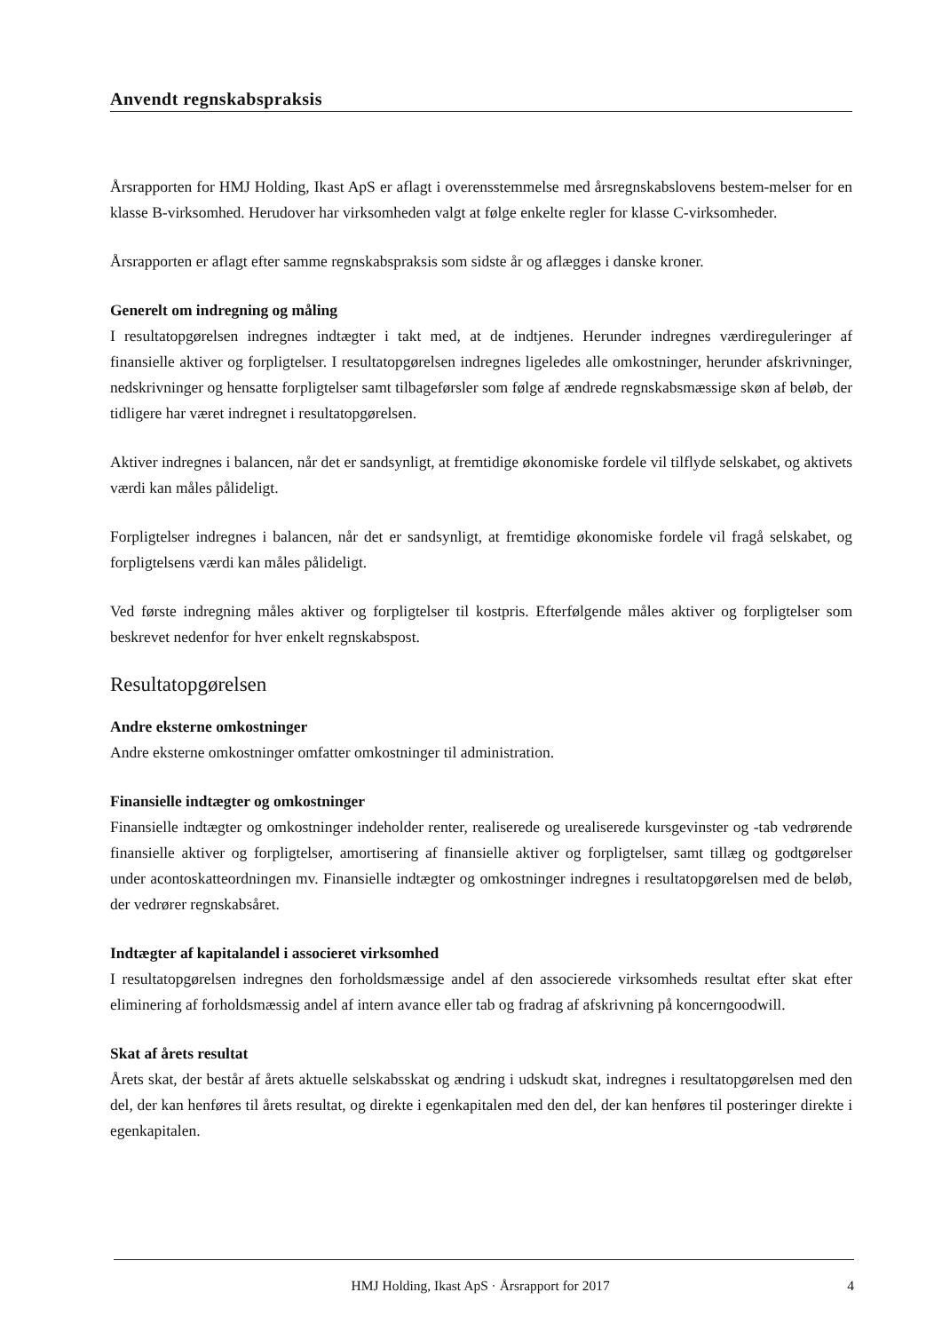Anvendt regnskabspraksis
Årsrapporten for HMJ Holding, Ikast ApS er aflagt i overensstemmelse med årsregnskabslovens bestem-melser for en klasse B-virksomhed. Herudover har virksomheden valgt at følge enkelte regler for klasse C-virksomheder.
Årsrapporten er aflagt efter samme regnskabspraksis som sidste år og aflægges i danske kroner.
Generelt om indregning og måling
I resultatopgørelsen indregnes indtægter i takt med, at de indtjenes. Herunder indregnes værdireguleringer af finansielle aktiver og forpligtelser. I resultatopgørelsen indregnes ligeledes alle omkostninger, herunder afskrivninger, nedskrivninger og hensatte forpligtelser samt tilbageførsler som følge af ændrede regnskabsmæssige skøn af beløb, der tidligere har været indregnet i resultatopgørelsen.
Aktiver indregnes i balancen, når det er sandsynligt, at fremtidige økonomiske fordele vil tilflyde selskabet, og aktivets værdi kan måles pålideligt.
Forpligtelser indregnes i balancen, når det er sandsynligt, at fremtidige økonomiske fordele vil fragå selskabet, og forpligtelsens værdi kan måles pålideligt.
Ved første indregning måles aktiver og forpligtelser til kostpris. Efterfølgende måles aktiver og forpligtelser som beskrevet nedenfor for hver enkelt regnskabspost.
Resultatopgørelsen
Andre eksterne omkostninger
Andre eksterne omkostninger omfatter omkostninger til administration.
Finansielle indtægter og omkostninger
Finansielle indtægter og omkostninger indeholder renter, realiserede og urealiserede kursgevinster og -tab vedrørende finansielle aktiver og forpligtelser, amortisering af finansielle aktiver og forpligtelser, samt tillæg og godtgørelser under acontoskatteordningen mv. Finansielle indtægter og omkostninger indregnes i resultatopgørelsen med de beløb, der vedrører regnskabsåret.
Indtægter af kapitalandel i associeret virksomhed
I resultatopgørelsen indregnes den forholdsmæssige andel af den associerede virksomheds resultat efter skat efter eliminering af forholdsmæssig andel af intern avance eller tab og fradrag af afskrivning på koncerngoodwill.
Skat af årets resultat
Årets skat, der består af årets aktuelle selskabsskat og ændring i udskudt skat, indregnes i resultatopgørelsen med den del, der kan henføres til årets resultat, og direkte i egenkapitalen med den del, der kan henføres til posteringer direkte i egenkapitalen.
HMJ Holding, Ikast ApS · Årsrapport for 2017 4